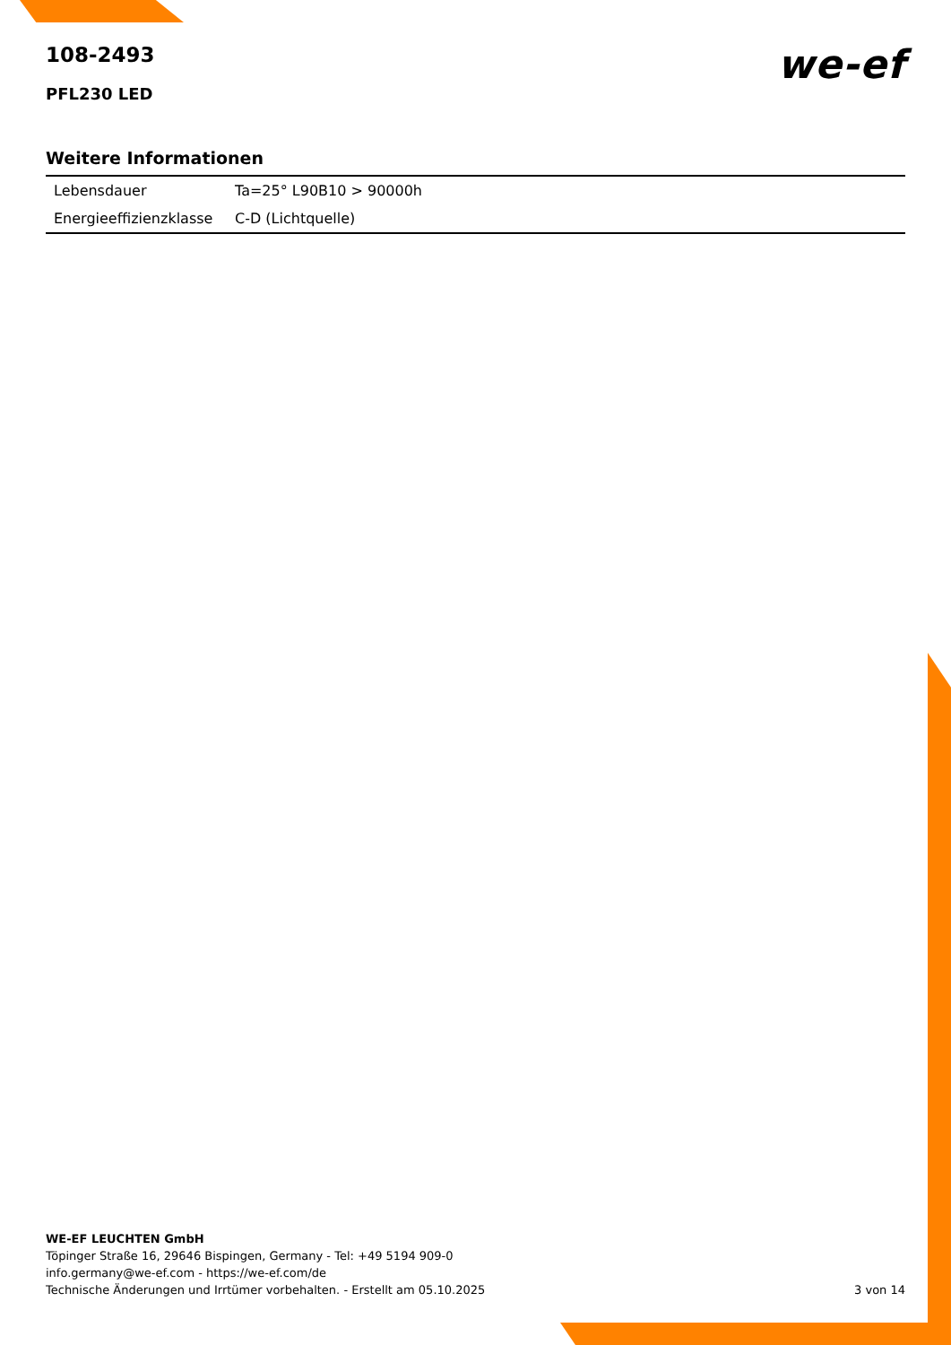we-ef
108-2493
PFL230 LED
Weitere Informationen
| Lebensdauer | Ta=25° L90B10 > 90000h |
| Energieeffizienzklasse | C-D (Lichtquelle) |
WE-EF LEUCHTEN GmbH
Töpinger Straße 16, 29646 Bispingen, Germany - Tel: +49 5194 909-0
info.germany@we-ef.com - https://we-ef.com/de
Technische Änderungen und Irrtümer vorbehalten. - Erstellt am 05.10.2025 3 von 14